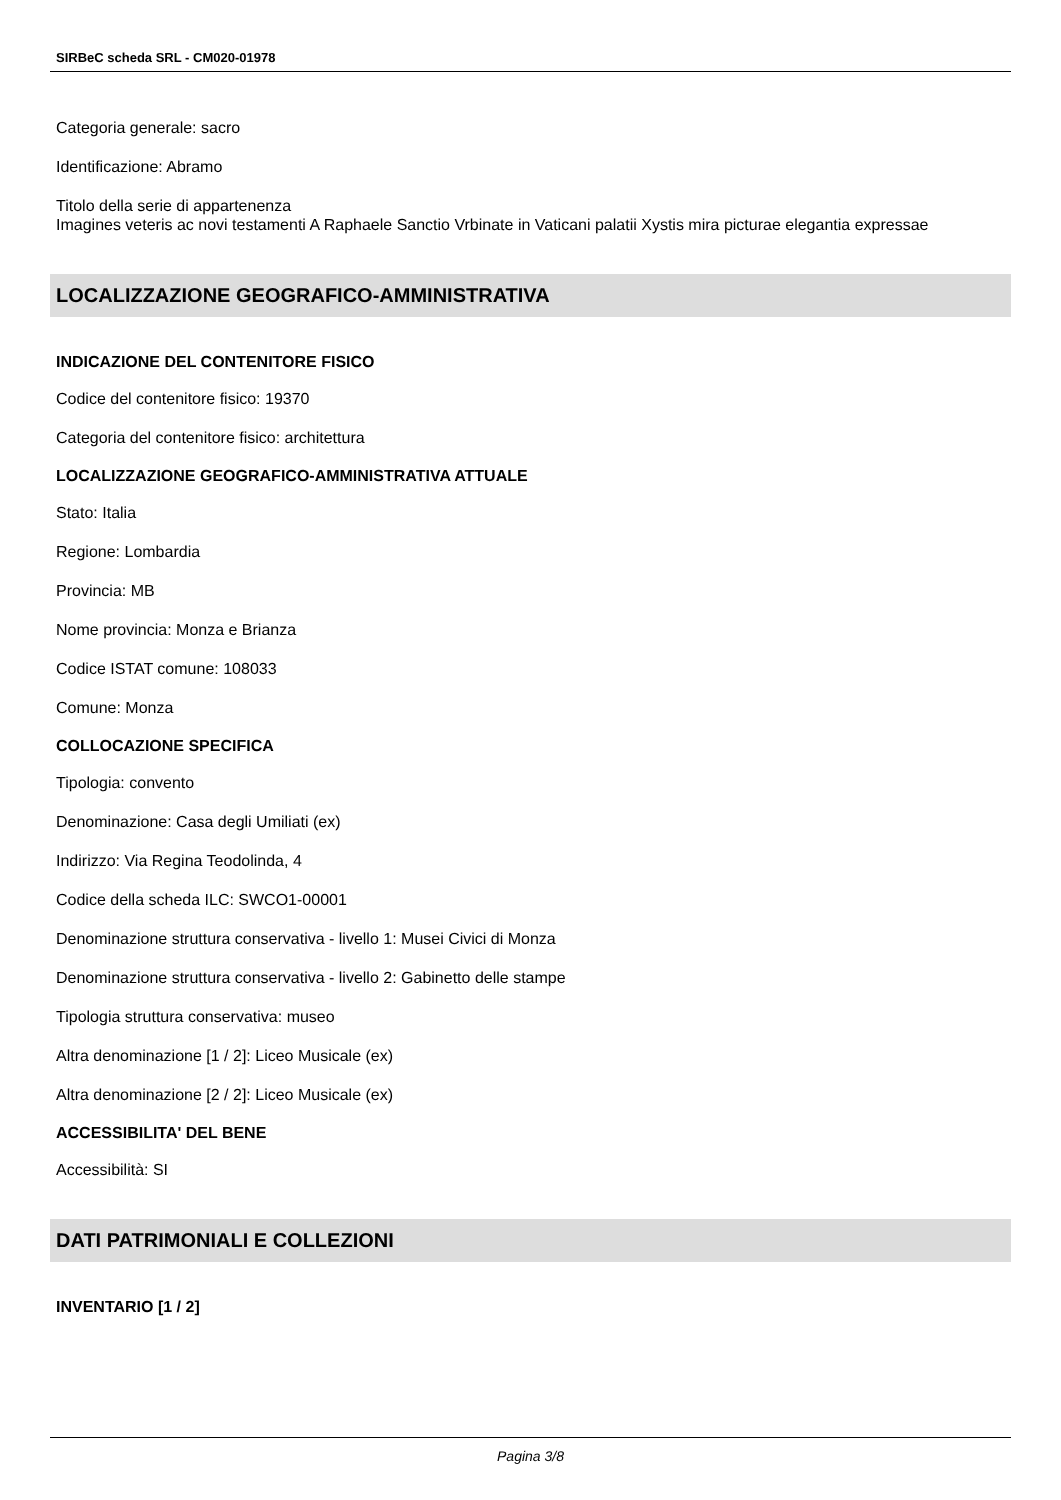SIRBeC scheda SRL - CM020-01978
Categoria generale: sacro
Identificazione: Abramo
Titolo della serie di appartenenza
Imagines veteris ac novi testamenti A Raphaele Sanctio Vrbinate in Vaticani palatii Xystis mira picturae elegantia expressae
LOCALIZZAZIONE GEOGRAFICO-AMMINISTRATIVA
INDICAZIONE DEL CONTENITORE FISICO
Codice del contenitore fisico: 19370
Categoria del contenitore fisico: architettura
LOCALIZZAZIONE GEOGRAFICO-AMMINISTRATIVA ATTUALE
Stato: Italia
Regione: Lombardia
Provincia: MB
Nome provincia: Monza e Brianza
Codice ISTAT comune: 108033
Comune: Monza
COLLOCAZIONE SPECIFICA
Tipologia: convento
Denominazione: Casa degli Umiliati (ex)
Indirizzo: Via Regina Teodolinda, 4
Codice della scheda ILC: SWCO1-00001
Denominazione struttura conservativa - livello 1: Musei Civici di Monza
Denominazione struttura conservativa - livello 2: Gabinetto delle stampe
Tipologia struttura conservativa: museo
Altra denominazione [1 / 2]: Liceo Musicale (ex)
Altra denominazione [2 / 2]: Liceo Musicale (ex)
ACCESSIBILITA' DEL BENE
Accessibilità: SI
DATI PATRIMONIALI E COLLEZIONI
INVENTARIO [1 / 2]
Pagina 3/8